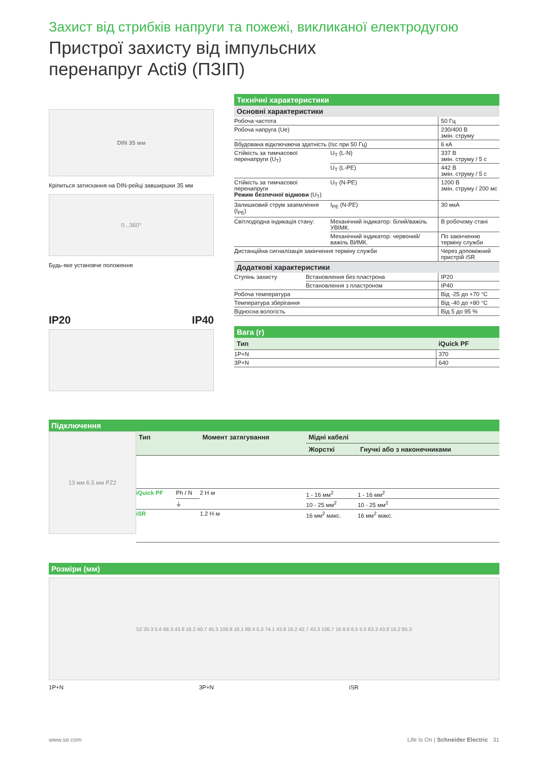Захист від стрибків напруги та пожежі, викликаної електродугою
Пристрої захисту від імпульсних
перенапруг Acti9 (ПЗІП)
DIN 35 мм
Кріпиться затискання на DIN-рейці завширшки 35 мм
0...360°
Будь-яке установче положення
IP20 IP40
Технічні характеристики
Основні характеристики
| Робоча частота | | 50 Гц |
| Робоча напруга (Ue) | | 230/400 В змін. струму |
| Вбудована відключаюча здатність (Isc при 50 Гц) | | 6 кА |
| Стійкість за тимчасової перенапруги (U<sub>T</sub>) | U<sub>T</sub> (L-N) | 337 В змін. струму / 5 с |
| | U<sub>T</sub> (L-PE) | 442 В змін. струму / 5 с |
| Стійкість за тимчасової перенапруги Режим безпечної відмови (U<sub>T</sub>) | U<sub>T</sub> (N-PE) | 1200 В змін. струму / 200 мс |
| Залишковий струм заземлення (I<sub>PE</sub>) | I<sub>PE</sub> (N-PE) | 30 мкА |
| Світлодіодна індикація стану: | Механічний індикатор: білий/важіль УВІМК. | В робочому стані |
| | Механічний індикатор: червоний/важіль ВИМК. | По закінченню терміну служби |
| Дистанційна сигналізація закінчення терміну служби | | Через допоміжний пристрій iSR |
Додаткові характеристики
| Ступінь захисту | Встановлення без пластрона | IP20 |
| | Встановлення з пластроном | IP40 |
| Робоча температура | | Від -25 до +70 °C |
| Температура зберігання | | Від -40 до +80 °C |
| Відносна вологість | | Від 5 до 95 % |
Вага (г)
| Тип | iQuick PF |
| --- | --- |
| 1P+N | 370 |
| 3P+N | 640 |
Підключення
13 мм 6.5 мм PZ2
| Тип | | Момент затягування | Мідні кабелі | |
| --- | --- | --- | --- | --- |
| | | | Жорсткі | Гнучкі або з наконечниками |
| iQuick PF | Ph / N | 2 Н·м | 1 - 16 мм<sup>2</sup> | 1 - 16 мм<sup>2</sup> |
| | ⏚ | | 10 - 25 мм<sup>2</sup> | 10 - 25 мм<sup>2</sup> |
| iSR | | 1.2 Н·м | 16 мм<sup>2</sup> макс. | 16 мм<sup>2</sup> макс. |
Розміри (мм)
52 35.3 5.6 68.3 43.8 16.2 40.7 45.3 109.8 16.1 88.4 5.3 74.1 43.8 16.2 42.7 43.3 106.7 16 8.6 6.5 5.5 63.3 43.8 16.2 85.3
1P+N 3P+N iSR
www.se.com Life Is On | Schneider Electric 31